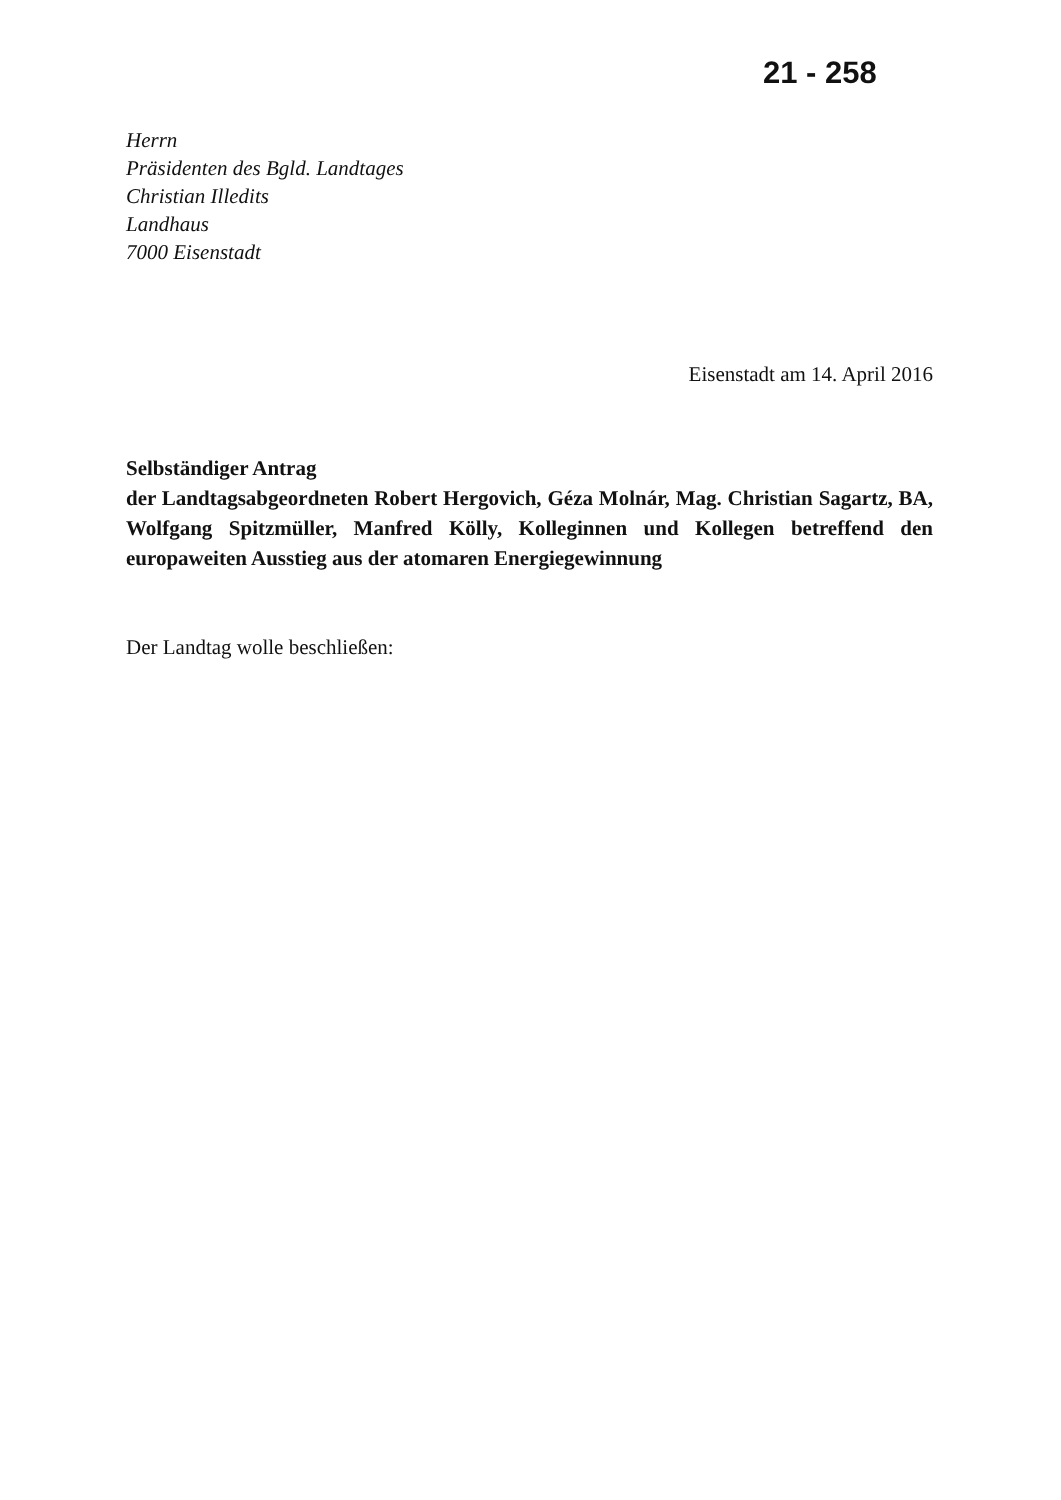21 - 258
Herrn
Präsidenten des Bgld. Landtages
Christian Illedits
Landhaus
7000 Eisenstadt
Eisenstadt am 14. April 2016
Selbständiger Antrag
der Landtagsabgeordneten Robert Hergovich, Géza Molnár, Mag. Christian Sagartz, BA, Wolfgang Spitzmüller, Manfred Kölly, Kolleginnen und Kollegen betreffend den europaweiten Ausstieg aus der atomaren Energiegewinnung
Der Landtag wolle beschließen: